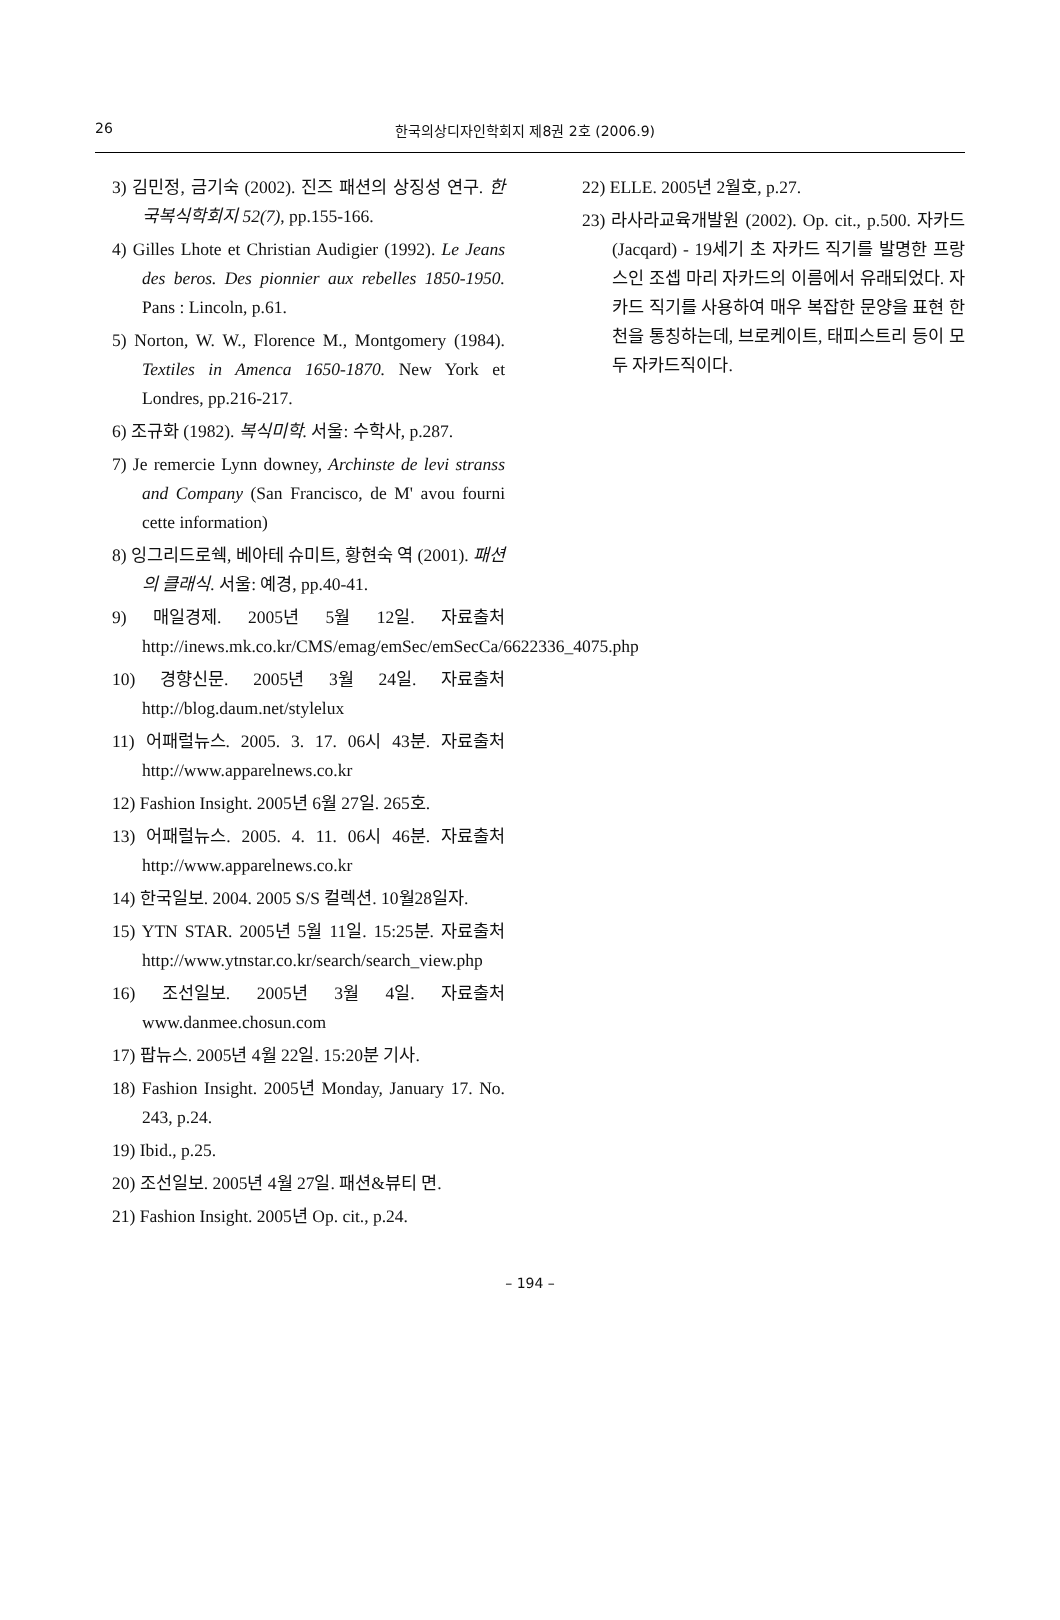26 한국의상디자인학회지 제8권 2호 (2006.9)
3) 김민정, 금기숙 (2002). 진즈 패션의 상징성 연구. 한국복식학회지 52(7), pp.155-166.
4) Gilles Lhote et Christian Audigier (1992). Le Jeans des beros. Des pionnier aux rebelles 1850-1950. Pans : Lincoln, p.61.
5) Norton, W. W., Florence M., Montgomery (1984). Textiles in Amenca 1650-1870. New York et Londres, pp.216-217.
6) 조규화 (1982). 복식미학. 서울: 수학사, p.287.
7) Je remercie Lynn downey, Archinste de levi stranss and Company (San Francisco, de M' avou fourni cette information)
8) 잉그리드로쉑, 베아테 슈미트, 황현숙 역 (2001). 패션의 클래식. 서울: 예경, pp.40-41.
9) 매일경제. 2005년 5월 12일. 자료출처 http://inews.mk.co.kr/CMS/emag/emSec/emSecCa/6622336_4075.php
10) 경향신문. 2005년 3월 24일. 자료출처 http://blog.daum.net/stylelux
11) 어패럴뉴스. 2005. 3. 17. 06시 43분. 자료출처 http://www.apparelnews.co.kr
12) Fashion Insight. 2005년 6월 27일. 265호.
13) 어패럴뉴스. 2005. 4. 11. 06시 46분. 자료출처 http://www.apparelnews.co.kr
14) 한국일보. 2004. 2005 S/S 컬렉션. 10월28일자.
15) YTN STAR. 2005년 5월 11일. 15:25분. 자료출처 http://www.ytnstar.co.kr/search/search_view.php
16) 조선일보. 2005년 3월 4일. 자료출처 www.danmee.chosun.com
17) 팝뉴스. 2005년 4월 22일. 15:20분 기사.
18) Fashion Insight. 2005년 Monday, January 17. No. 243, p.24.
19) Ibid., p.25.
20) 조선일보. 2005년 4월 27일. 패션&뷰티 면.
21) Fashion Insight. 2005년 Op. cit., p.24.
22) ELLE. 2005년 2월호, p.27.
23) 라사라교육개발원 (2002). Op. cit., p.500. 자카드(Jacqard) - 19세기 초 자카드 직기를 발명한 프랑스인 조셉 마리 자카드의 이름에서 유래되었다. 자카드 직기를 사용하여 매우 복잡한 문양을 표현 한 천을 통칭하는데, 브로케이트, 태피스트리 등이 모두 자카드직이다.
– 194 –